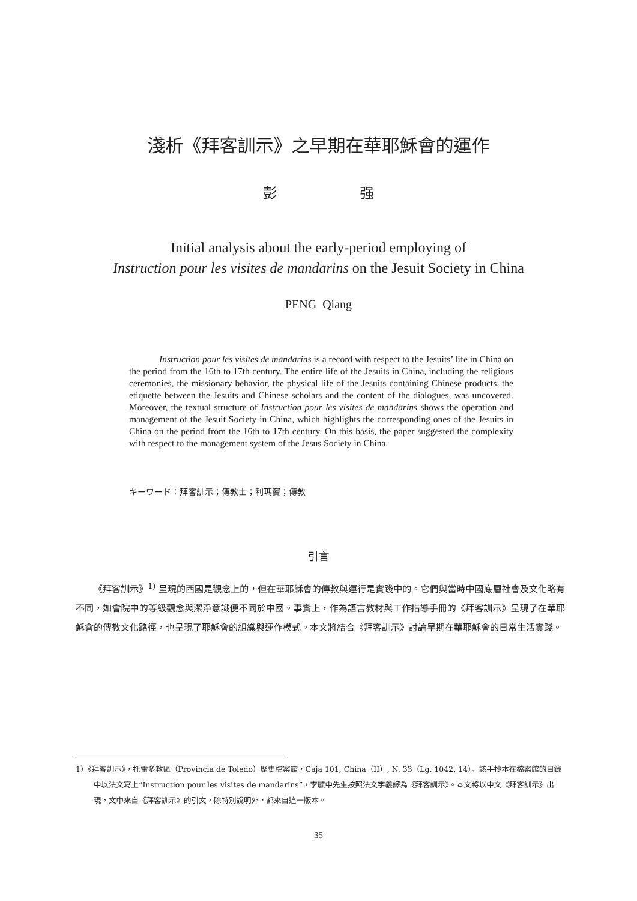淺析《拜客訓示》之早期在華耶穌會的運作
彭 强
Initial analysis about the early-period employing of
Instruction pour les visites de mandarins on the Jesuit Society in China
PENG Qiang
Instruction pour les visites de mandarins is a record with respect to the Jesuits’ life in China on the period from the 16th to 17th century. The entire life of the Jesuits in China, including the religious ceremonies, the missionary behavior, the physical life of the Jesuits containing Chinese products, the etiquette between the Jesuits and Chinese scholars and the content of the dialogues, was uncovered. Moreover, the textual structure of Instruction pour les visites de mandarins shows the operation and management of the Jesuit Society in China, which highlights the corresponding ones of the Jesuits in China on the period from the 16th to 17th century. On this basis, the paper suggested the complexity with respect to the management system of the Jesus Society in China.
キーワード：拜客訓示；傳教士；利瑪竇；傳教
引言
《拜客訓示》<sup>1)</sup> 呈現的西國是觀念上的，但在華耶穌會的傳教與運行是實踐中的。它們與當時中國底層社會及文化略有不同，如會院中的等級觀念與潔淨意識便不同於中國。事實上，作為語言教材與工作指導手冊的《拜客訓示》呈現了在華耶穌會的傳教文化路徑，也呈現了耶穌會的組織與運作模式。本文將結合《拜客訓示》討論早期在華耶穌會的日常生活實踐。
1）《拜客訓示》，托雷多教區（Provincia de Toledo）歷史檔案館，Caja 101, China（II）, N. 33（Lg. 1042. 14）。該手抄本在檔案館的目錄中以法文寫上“Instruction pour les visites de mandarins”，李毓中先生按照法文字義譯為《拜客訓示》。本文將以中文《拜客訓示》出現，文中來自《拜客訓示》的引文，除特別說明外，都來自這一版本。
35